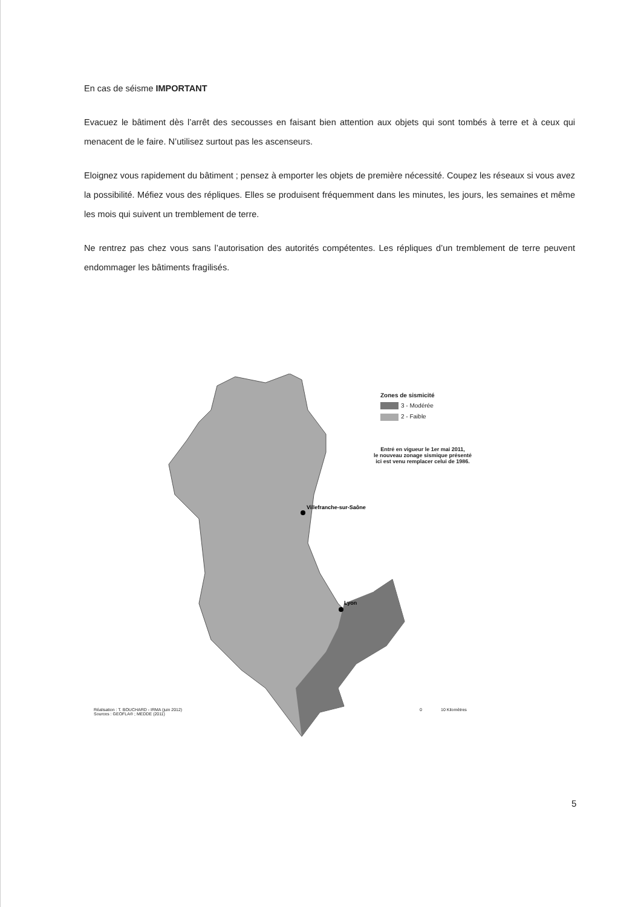En cas de séisme IMPORTANT
Evacuez le bâtiment dès l’arrêt des secousses en faisant bien attention aux objets qui sont tombés à terre et à ceux qui menacent de le faire. N’utilisez surtout pas les ascenseurs.
Eloignez vous rapidement du bâtiment ; pensez à emporter les objets de première nécessité. Coupez les réseaux si vous avez la possibilité. Méfiez vous des répliques. Elles se produisent fréquemment dans les minutes, les jours, les semaines et même les mois qui suivent un tremblement de terre.
Ne rentrez pas chez vous sans l’autorisation des autorités compétentes. Les répliques d’un tremblement de terre peuvent endommager les bâtiments fragilisés.
Villefranche-sur-Saône
Lyon
Zones de sismicité
3 - Modérée
2 - Faible
Entré en vigueur le 1er mai 2011,
le nouveau zonage sismique présenté
ici est venu remplacer celui de 1986.
Réalisation : T. BOUCHARD - IRMA (juin 2012)
Sources : GEOFLA® ; MEDDE (2011)
0 10 Kilomètres
5